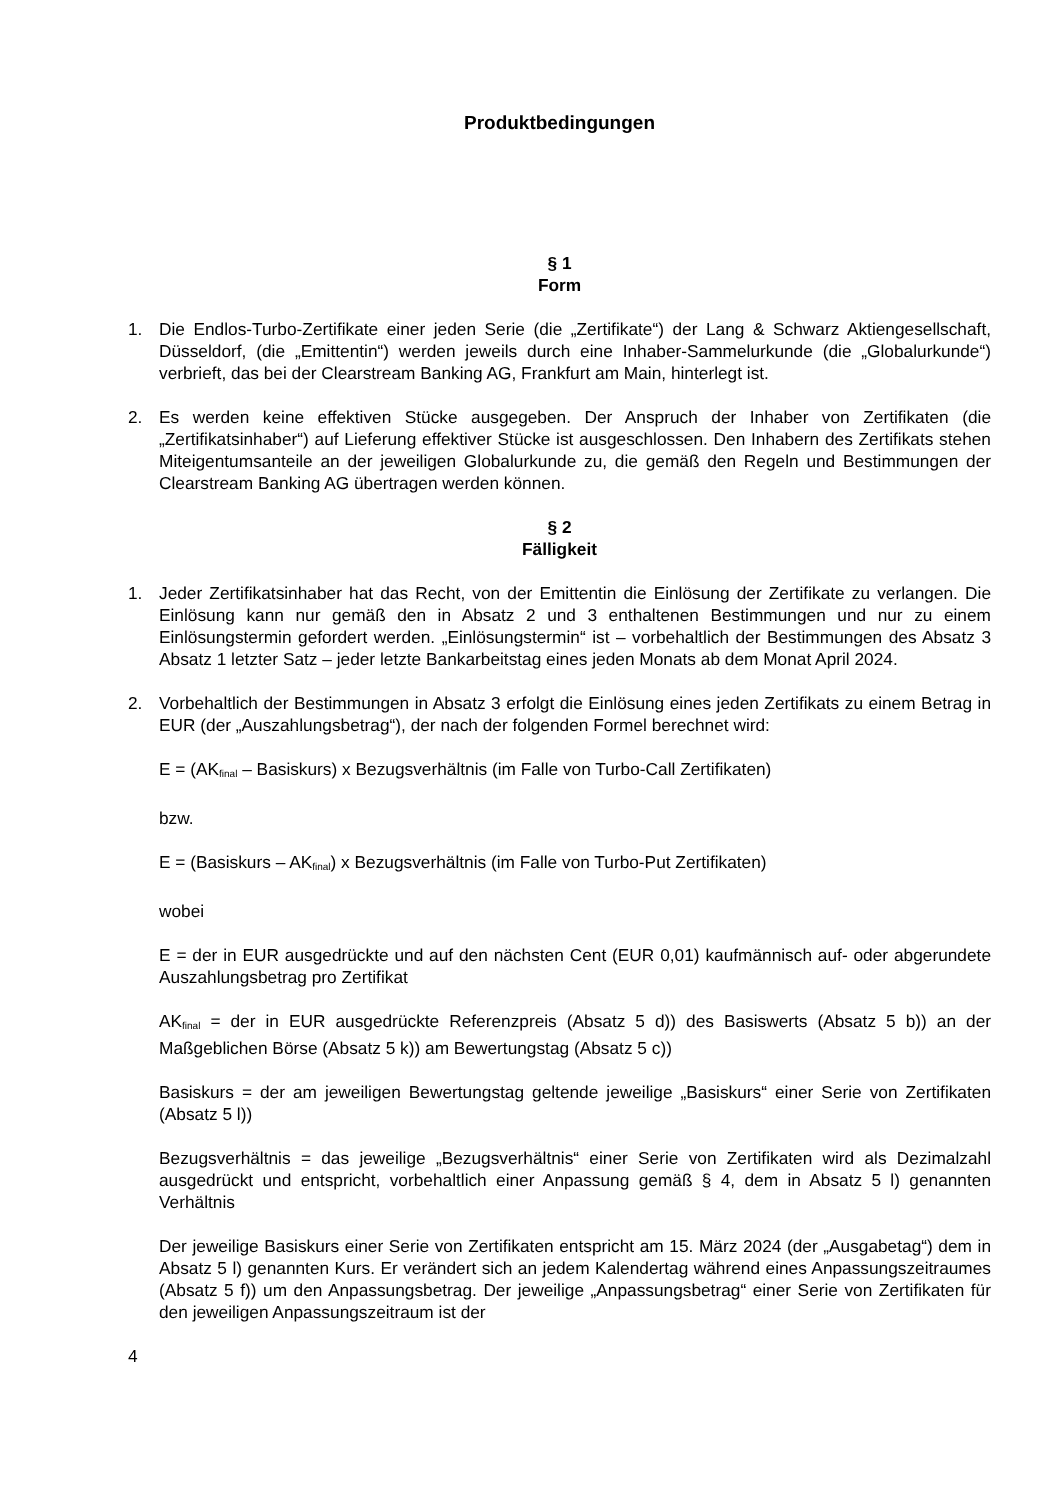Produktbedingungen
§ 1
Form
1. Die Endlos-Turbo-Zertifikate einer jeden Serie (die „Zertifikate“) der Lang & Schwarz Aktiengesellschaft, Düsseldorf, (die „Emittentin“) werden jeweils durch eine Inhaber-Sammelurkunde (die „Globalurkunde“) verbrieft, das bei der Clearstream Banking AG, Frankfurt am Main, hinterlegt ist.
2. Es werden keine effektiven Stücke ausgegeben. Der Anspruch der Inhaber von Zertifikaten (die „Zertifikatsinhaber“) auf Lieferung effektiver Stücke ist ausgeschlossen. Den Inhabern des Zertifikats stehen Miteigentumsanteile an der jeweiligen Globalurkunde zu, die gemäß den Regeln und Bestimmungen der Clearstream Banking AG übertragen werden können.
§ 2
Fälligkeit
1. Jeder Zertifikatsinhaber hat das Recht, von der Emittentin die Einlösung der Zertifikate zu verlangen. Die Einlösung kann nur gemäß den in Absatz 2 und 3 enthaltenen Bestimmungen und nur zu einem Einlösungstermin gefordert werden. „Einlösungstermin“ ist – vorbehaltlich der Bestimmungen des Absatz 3 Absatz 1 letzter Satz – jeder letzte Bankarbeitstag eines jeden Monats ab dem Monat April 2024.
2. Vorbehaltlich der Bestimmungen in Absatz 3 erfolgt die Einlösung eines jeden Zertifikats zu einem Betrag in EUR (der „Auszahlungsbetrag“), der nach der folgenden Formel berechnet wird:
E = (AK<sub>final</sub> – Basiskurs) x Bezugsverhältnis (im Falle von Turbo-Call Zertifikaten)
bzw.
E = (Basiskurs – AK<sub>final</sub>) x Bezugsverhältnis (im Falle von Turbo-Put Zertifikaten)
wobei
E = der in EUR ausgedrückte und auf den nächsten Cent (EUR 0,01) kaufmännisch auf- oder abgerundete Auszahlungsbetrag pro Zertifikat
AK<sub>final</sub> = der in EUR ausgedrückte Referenzpreis (Absatz 5 d)) des Basiswerts (Absatz 5 b)) an der Maßgeblichen Börse (Absatz 5 k)) am Bewertungstag (Absatz 5 c))
Basiskurs = der am jeweiligen Bewertungstag geltende jeweilige „Basiskurs“ einer Serie von Zertifikaten (Absatz 5 l))
Bezugsverhältnis = das jeweilige „Bezugsverhältnis“ einer Serie von Zertifikaten wird als Dezimalzahl ausgedrückt und entspricht, vorbehaltlich einer Anpassung gemäß § 4, dem in Absatz 5 l) genannten Verhältnis
Der jeweilige Basiskurs einer Serie von Zertifikaten entspricht am 15. März 2024 (der „Ausgabetag“) dem in Absatz 5 l) genannten Kurs. Er verändert sich an jedem Kalendertag während eines Anpassungszeitraumes (Absatz 5 f)) um den Anpassungsbetrag. Der jeweilige „Anpassungsbetrag“ einer Serie von Zertifikaten für den jeweiligen Anpassungszeitraum ist der
4